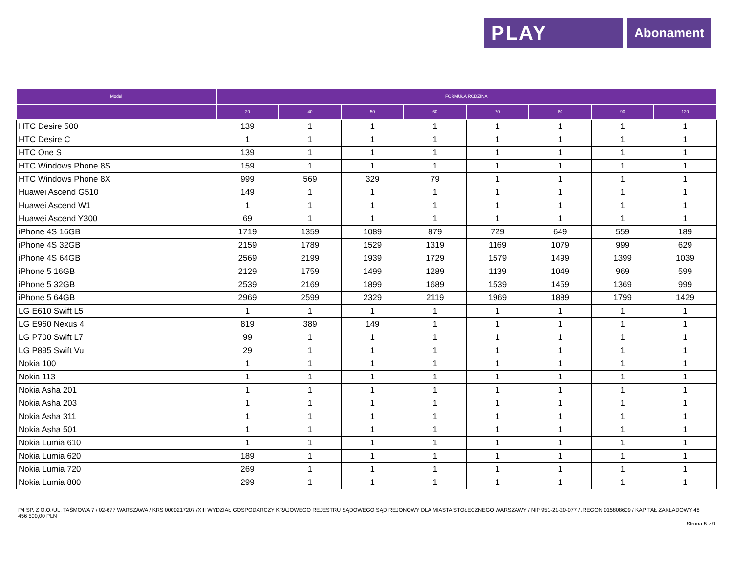PLAY
Abonament
| Model | FORMUŁA RODZINA | | | | | | | |
| --- | --- | --- | --- | --- | --- | --- | --- | --- |
| | 20 | 40 | 50 | 60 | 70 | 80 | 90 | 120 |
| HTC Desire 500 | 139 | 1 | 1 | 1 | 1 | 1 | 1 | 1 |
| HTC Desire C | 1 | 1 | 1 | 1 | 1 | 1 | 1 | 1 |
| HTC One S | 139 | 1 | 1 | 1 | 1 | 1 | 1 | 1 |
| HTC Windows Phone 8S | 159 | 1 | 1 | 1 | 1 | 1 | 1 | 1 |
| HTC Windows Phone 8X | 999 | 569 | 329 | 79 | 1 | 1 | 1 | 1 |
| Huawei Ascend G510 | 149 | 1 | 1 | 1 | 1 | 1 | 1 | 1 |
| Huawei Ascend W1 | 1 | 1 | 1 | 1 | 1 | 1 | 1 | 1 |
| Huawei Ascend Y300 | 69 | 1 | 1 | 1 | 1 | 1 | 1 | 1 |
| iPhone 4S 16GB | 1719 | 1359 | 1089 | 879 | 729 | 649 | 559 | 189 |
| iPhone 4S 32GB | 2159 | 1789 | 1529 | 1319 | 1169 | 1079 | 999 | 629 |
| iPhone 4S 64GB | 2569 | 2199 | 1939 | 1729 | 1579 | 1499 | 1399 | 1039 |
| iPhone 5 16GB | 2129 | 1759 | 1499 | 1289 | 1139 | 1049 | 969 | 599 |
| iPhone 5 32GB | 2539 | 2169 | 1899 | 1689 | 1539 | 1459 | 1369 | 999 |
| iPhone 5 64GB | 2969 | 2599 | 2329 | 2119 | 1969 | 1889 | 1799 | 1429 |
| LG E610 Swift L5 | 1 | 1 | 1 | 1 | 1 | 1 | 1 | 1 |
| LG E960 Nexus 4 | 819 | 389 | 149 | 1 | 1 | 1 | 1 | 1 |
| LG P700 Swift L7 | 99 | 1 | 1 | 1 | 1 | 1 | 1 | 1 |
| LG P895 Swift Vu | 29 | 1 | 1 | 1 | 1 | 1 | 1 | 1 |
| Nokia 100 | 1 | 1 | 1 | 1 | 1 | 1 | 1 | 1 |
| Nokia 113 | 1 | 1 | 1 | 1 | 1 | 1 | 1 | 1 |
| Nokia Asha 201 | 1 | 1 | 1 | 1 | 1 | 1 | 1 | 1 |
| Nokia Asha 203 | 1 | 1 | 1 | 1 | 1 | 1 | 1 | 1 |
| Nokia Asha 311 | 1 | 1 | 1 | 1 | 1 | 1 | 1 | 1 |
| Nokia Asha 501 | 1 | 1 | 1 | 1 | 1 | 1 | 1 | 1 |
| Nokia Lumia 610 | 1 | 1 | 1 | 1 | 1 | 1 | 1 | 1 |
| Nokia Lumia 620 | 189 | 1 | 1 | 1 | 1 | 1 | 1 | 1 |
| Nokia Lumia 720 | 269 | 1 | 1 | 1 | 1 | 1 | 1 | 1 |
| Nokia Lumia 800 | 299 | 1 | 1 | 1 | 1 | 1 | 1 | 1 |
P4 SP. Z O.O./UL. TAŚMOWA 7 / 02-677 WARSZAWA / KRS 0000217207 /XIII WYDZIAŁ GOSPODARCZY KRAJOWEGO REJESTRU SĄDOWEGO SĄD REJONOWY DLA MIASTA STOŁECZNEGO WARSZAWY / NIP 951-21-20-077 / /REGON 015808609 / KAPITAŁ ZAKŁADOWY 48 456 500,00 PLN
Strona 5 z 9